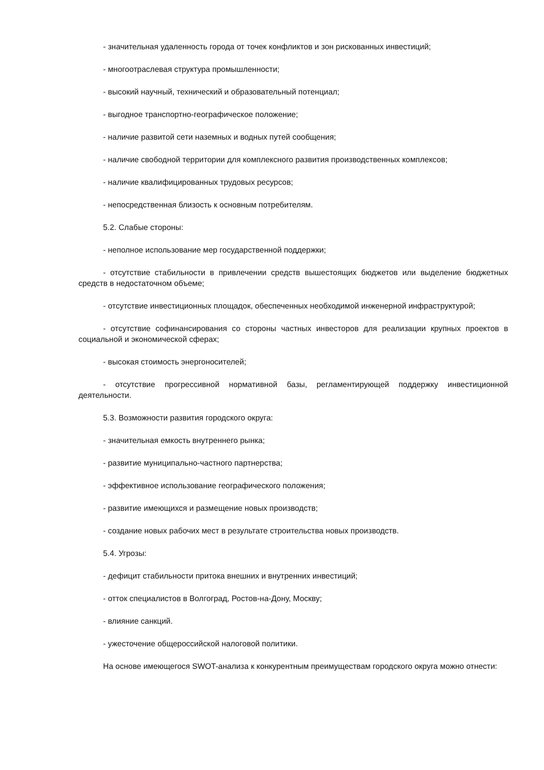- значительная удаленность города от точек конфликтов и зон рискованных инвестиций;
- многоотраслевая структура промышленности;
- высокий научный, технический и образовательный потенциал;
- выгодное транспортно-географическое положение;
- наличие развитой сети наземных и водных путей сообщения;
- наличие свободной территории для комплексного развития производственных комплексов;
- наличие квалифицированных трудовых ресурсов;
- непосредственная близость к основным потребителям.
5.2. Слабые стороны:
- неполное использование мер государственной поддержки;
- отсутствие стабильности в привлечении средств вышестоящих бюджетов или выделение бюджетных средств в недостаточном объеме;
- отсутствие инвестиционных площадок, обеспеченных необходимой инженерной инфраструктурой;
- отсутствие софинансирования со стороны частных инвесторов для реализации крупных проектов в социальной и экономической сферах;
- высокая стоимость энергоносителей;
- отсутствие прогрессивной нормативной базы, регламентирующей поддержку инвестиционной деятельности.
5.3. Возможности развития городского округа:
- значительная емкость внутреннего рынка;
- развитие муниципально-частного партнерства;
- эффективное использование географического положения;
- развитие имеющихся и размещение новых производств;
- создание новых рабочих мест в результате строительства новых производств.
5.4. Угрозы:
- дефицит стабильности притока внешних и внутренних инвестиций;
- отток специалистов в Волгоград, Ростов-на-Дону, Москву;
- влияние санкций.
- ужесточение общероссийской налоговой политики.
На основе имеющегося SWOT-анализа к конкурентным преимуществам городского округа можно отнести: